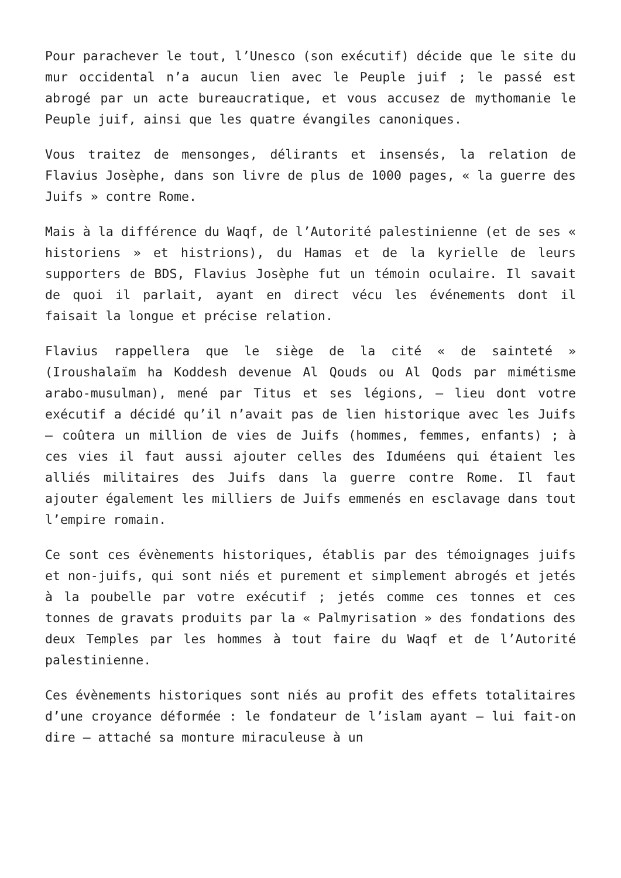Pour parachever le tout, l’Unesco (son exécutif) décide que le site du mur occidental n’a aucun lien avec le Peuple juif ; le passé est abrogé par un acte bureaucratique, et vous accusez de mythomanie le Peuple juif, ainsi que les quatre évangiles canoniques.
Vous traitez de mensonges, délirants et insensés, la relation de Flavius Josèphe, dans son livre de plus de 1000 pages, « la guerre des Juifs » contre Rome.
Mais à la différence du Waqf, de l’Autorité palestinienne (et de ses « historiens » et histrions), du Hamas et de la kyrielle de leurs supporters de BDS, Flavius Josèphe fut un témoin oculaire. Il savait de quoi il parlait, ayant en direct vécu les événements dont il faisait la longue et précise relation.
Flavius rappellera que le siège de la cité « de sainteté » (Iroushalaïm ha Koddesh devenue Al Qouds ou Al Qods par mimétisme arabo-musulman), mené par Titus et ses légions, – lieu dont votre exécutif a décidé qu’il n’avait pas de lien historique avec les Juifs – coûtera un million de vies de Juifs (hommes, femmes, enfants) ; à ces vies il faut aussi ajouter celles des Iduméens qui étaient les alliés militaires des Juifs dans la guerre contre Rome. Il faut ajouter également les milliers de Juifs emmenés en esclavage dans tout l’empire romain.
Ce sont ces évènements historiques, établis par des témoignages juifs et non-juifs, qui sont niés et purement et simplement abrogés et jetés à la poubelle par votre exécutif ; jetés comme ces tonnes et ces tonnes de gravats produits par la « Palmyrisation » des fondations des deux Temples par les hommes à tout faire du Waqf et de l’Autorité palestinienne.
Ces évènements historiques sont niés au profit des effets totalitaires d’une croyance déformée : le fondateur de l’islam ayant – lui fait-on dire – attaché sa monture miraculeuse à un